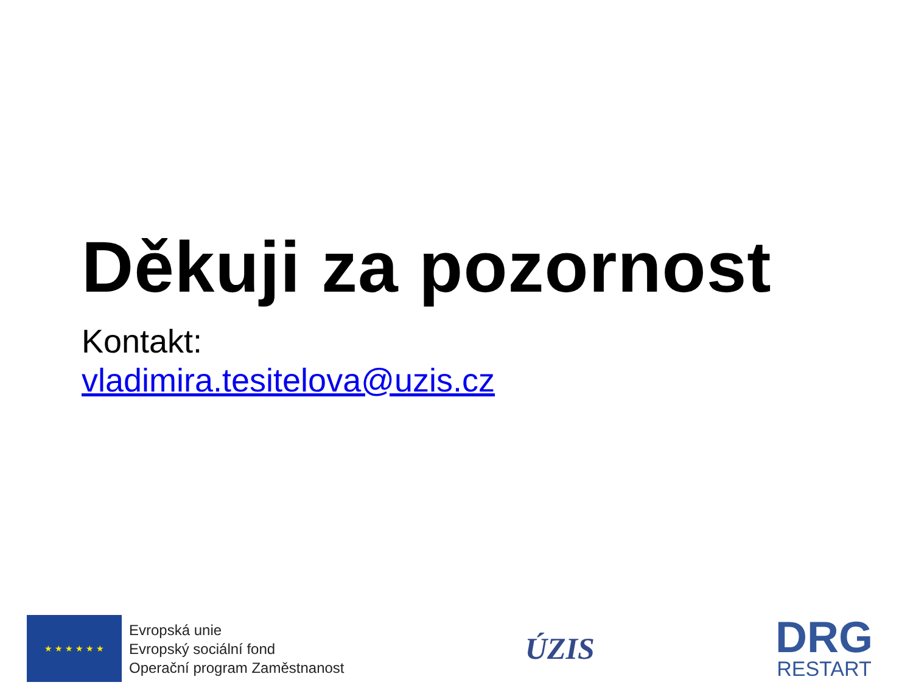Děkuji za pozornost
Kontakt:
vladimira.tesitelova@uzis.cz
★ ★ ★ ★ ★ ★
Evropská unie
Evropský sociální fond
Operační program Zaměstnanost
ÚZIS
DRG
RESTART